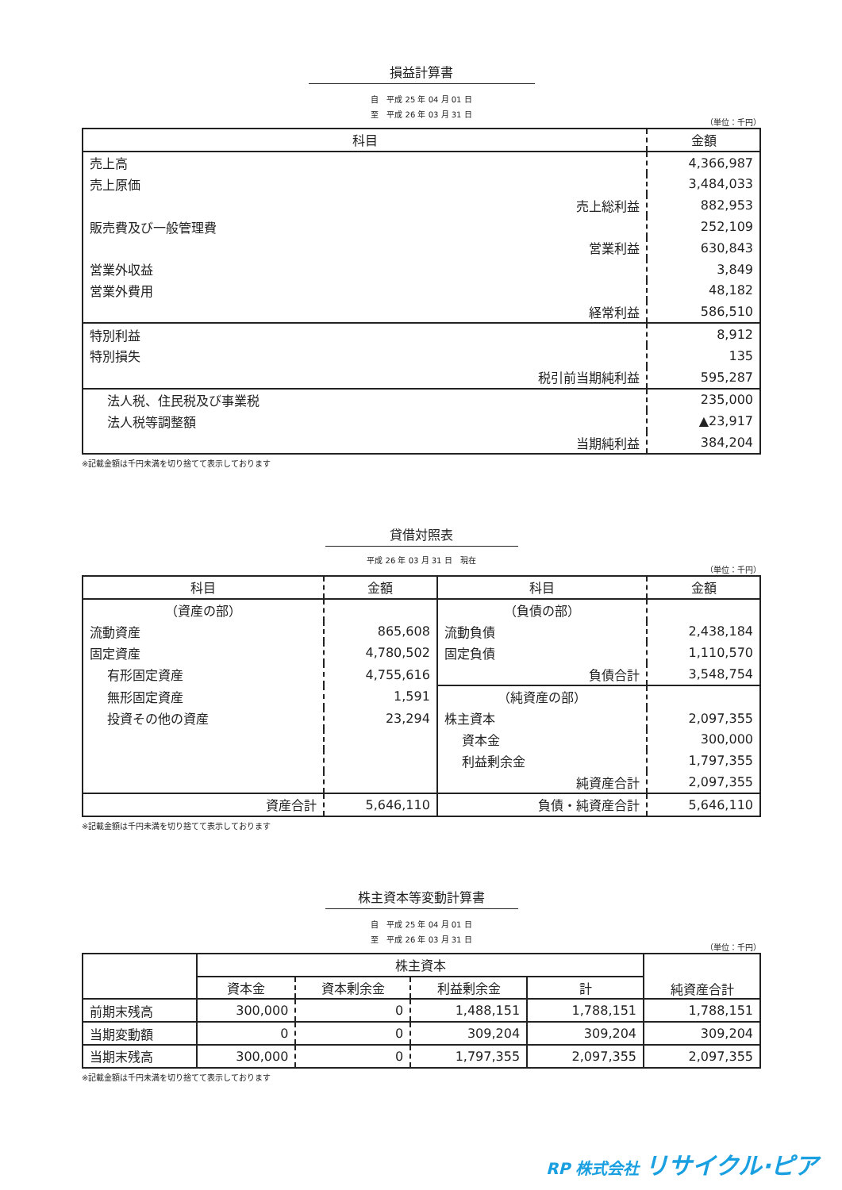損益計算書
自　平成 25 年 04 月 01 日
至　平成 26 年 03 月 31 日
（単位：千円）
| 科目 | 金額 |
| --- | --- |
| 売上高 | 4,366,987 |
| 売上原価 | 3,484,033 |
| 売上総利益 | 882,953 |
| 販売費及び一般管理費 | 252,109 |
| 営業利益 | 630,843 |
| 営業外収益 | 3,849 |
| 営業外費用 | 48,182 |
| 経常利益 | 586,510 |
| 特別利益 | 8,912 |
| 特別損失 | 135 |
| 税引前当期純利益 | 595,287 |
| 法人税、住民税及び事業税 | 235,000 |
| 法人税等調整額 | ▲23,917 |
| 当期純利益 | 384,204 |
※記載金額は千円未満を切り捨てて表示しております
貸借対照表
平成 26 年 03 月 31 日　現在
（単位：千円）
| 科目 | 金額 | 科目 | 金額 |
| --- | --- | --- | --- |
| （資産の部） | | （負債の部） | |
| 流動資産 | 865,608 | 流動負債 | 2,438,184 |
| 固定資産 | 4,780,502 | 固定負債 | 1,110,570 |
| 有形固定資産 | 4,755,616 | 負債合計 | 3,548,754 |
| 無形固定資産 | 1,591 | （純資産の部） | |
| 投資その他の資産 | 23,294 | 株主資本 | 2,097,355 |
| | | 資本金 | 300,000 |
| | | 利益剰余金 | 1,797,355 |
| | | 純資産合計 | 2,097,355 |
| 資産合計 | 5,646,110 | 負債・純資産合計 | 5,646,110 |
※記載金額は千円未満を切り捨てて表示しております
株主資本等変動計算書
自　平成 25 年 04 月 01 日
至　平成 26 年 03 月 31 日
（単位：千円）
| | 株主資本 | | | | 純資産合計 |
| | 資本金 | 資本剰余金 | 利益剰余金 | 計 | |
| 前期末残高 | 300,000 | 0 | 1,488,151 | 1,788,151 | 1,788,151 |
| 当期変動額 | 0 | 0 | 309,204 | 309,204 | 309,204 |
| 当期末残高 | 300,000 | 0 | 1,797,355 | 2,097,355 | 2,097,355 |
※記載金額は千円未満を切り捨てて表示しております
RP 株式会社 リサイクル·ピア